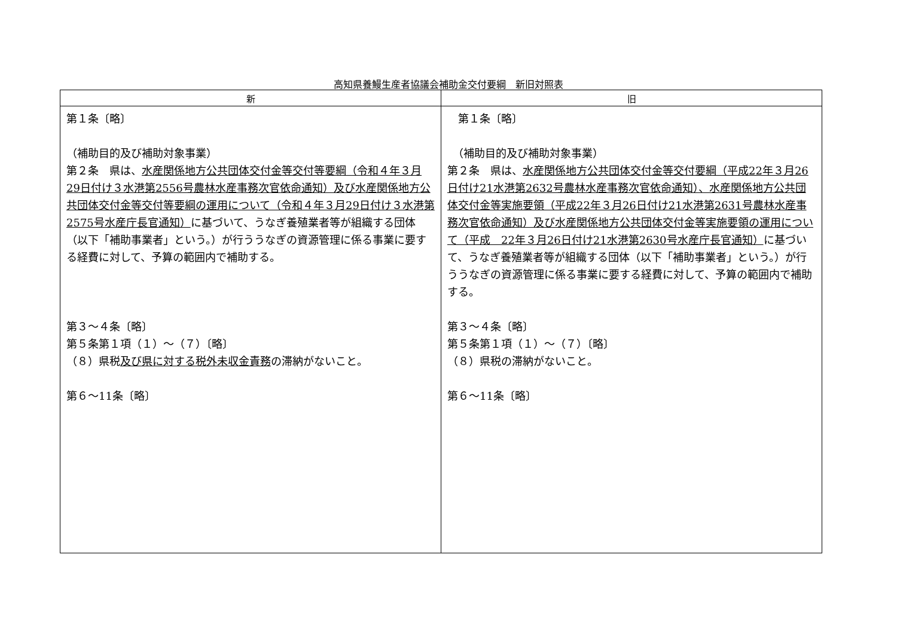高知県養鰻生産者協議会補助金交付要綱　新旧対照表
| 新 | 旧 |
| --- | --- |
| 第１条〔略〕 （補助目的及び補助対象事業） 第２条 県は、 水産関係地方公共団体交付金等交付等要綱（令和４年３月29日付け３水港第2556号農林水産事務次官依命通知）及び水産関係地方公共団体交付金等交付等要綱の運用について（令和４年３月29日付け３水港第2575号水産庁長官通知） に基づいて、うなぎ養殖業者等が組織する団体（以下「補助事業者」という。）が行ううなぎの資源管理に係る事業に要する経費に対して、予算の範囲内で補助する。 第３～４条〔略〕 第５条第１項（１）～（７）〔略〕 （８）県税 及び県に対する税外未収金責務 の滞納がないこと。 第６～11条〔略〕 | 第１条〔略〕 （補助目的及び補助対象事業） 第２条 県は、 水産関係地方公共団体交付金等交付要綱（平成22年３月26日付け21水港第2632号農林水産事務次官依命通知）、水産関係地方公共団体交付金等実施要領（平成22年３月26日付け21水港第2631号農林水産事務次官依命通知）及び水産関係地方公共団体交付金等実施要領の運用について（平成 22年３月26日付け21水港第2630号水産庁長官通知） に基づいて、うなぎ養殖業者等が組織する団体（以下「補助事業者」という。）が行ううなぎの資源管理に係る事業に要する経費に対して、予算の範囲内で補助する。 第３～４条〔略〕 第５条第１項（１）～（７）〔略〕 （８）県税の滞納がないこと。 第６～11条〔略〕 |